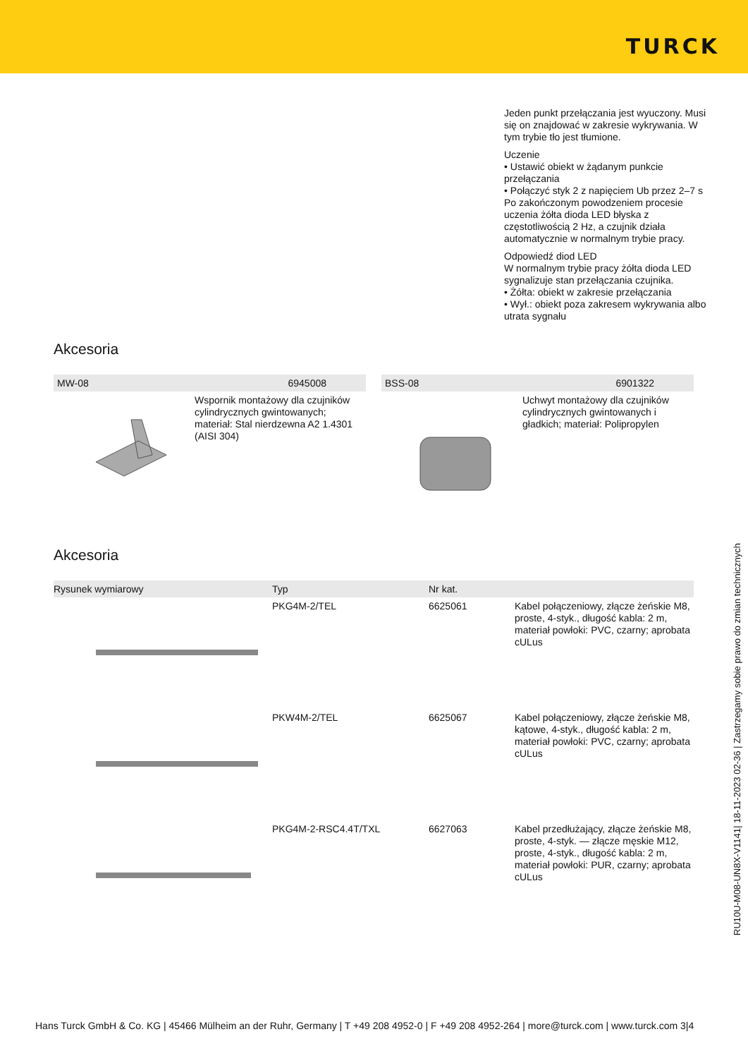TURCK
Jeden punkt przełączania jest wyuczony. Musi się on znajdować w zakresie wykrywania. W tym trybie tło jest tłumione.
Uczenie
• Ustawić obiekt w żądanym punkcie przełączania
• Połączyć styk 2 z napięciem Ub przez 2–7 s
Po zakończonym powodzeniem procesie uczenia żółta dioda LED błyska z częstotliwością 2 Hz, a czujnik działa automatycznie w normalnym trybie pracy.
Odpowiedź diod LED
W normalnym trybie pracy żółta dioda LED sygnalizuje stan przełączania czujnika.
• Żółta: obiekt w zakresie przełączania
• Wył.: obiekt poza zakresem wykrywania albo utrata sygnału
Akcesoria
MW-08 6945008
Wspornik montażowy dla czujników cylindrycznych gwintowanych; materiał: Stal nierdzewna A2 1.4301 (AISI 304)
BSS-08 6901322
Uchwyt montażowy dla czujników cylindrycznych gwintowanych i gładkich; materiał: Polipropylen
Akcesoria
| Rysunek wymiarowy | Typ | Nr kat. | |
| --- | --- | --- | --- |
| | PKG4M-2/TEL | 6625061 | Kabel połączeniowy, złącze żeńskie M8, proste, 4-styk., długość kabla: 2 m, materiał powłoki: PVC, czarny; aprobata cULus |
| | PKW4M-2/TEL | 6625067 | Kabel połączeniowy, złącze żeńskie M8, kątowe, 4-styk., długość kabla: 2 m, materiał powłoki: PVC, czarny; aprobata cULus |
| | PKG4M-2-RSC4.4T/TXL | 6627063 | Kabel przedłużający, złącze żeńskie M8, proste, 4-styk. — złącze męskie M12, proste, 4-styk., długość kabla: 2 m, materiał powłoki: PUR, czarny; aprobata cULus |
RU10U-M08-UN8X-V1141| 18-11-2023 02-36 | Zastrzegamy sobie prawo do zmian technicznych
Hans Turck GmbH & Co. KG | 45466 Mülheim an der Ruhr, Germany | T +49 208 4952-0 | F +49 208 4952-264 | more@turck.com | www.turck.com 3|4